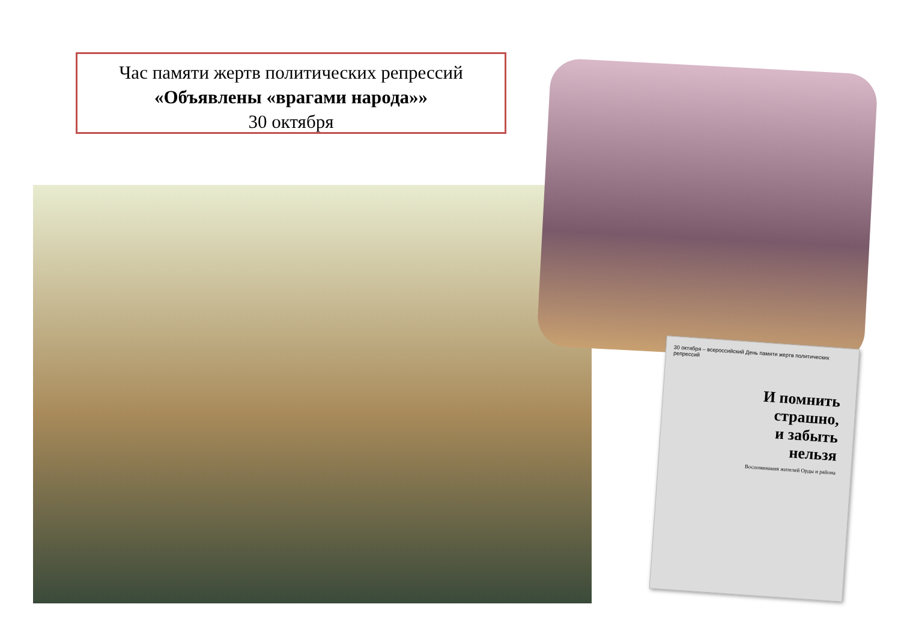Час памяти жертв политических репрессий
«Объявлены «врагами народа»»
30 октября
30 октября – всероссийский День памяти жертв политических репрессий
И помнить
страшно,
и забыть
нельзя
Воспоминания жителей Орды и района